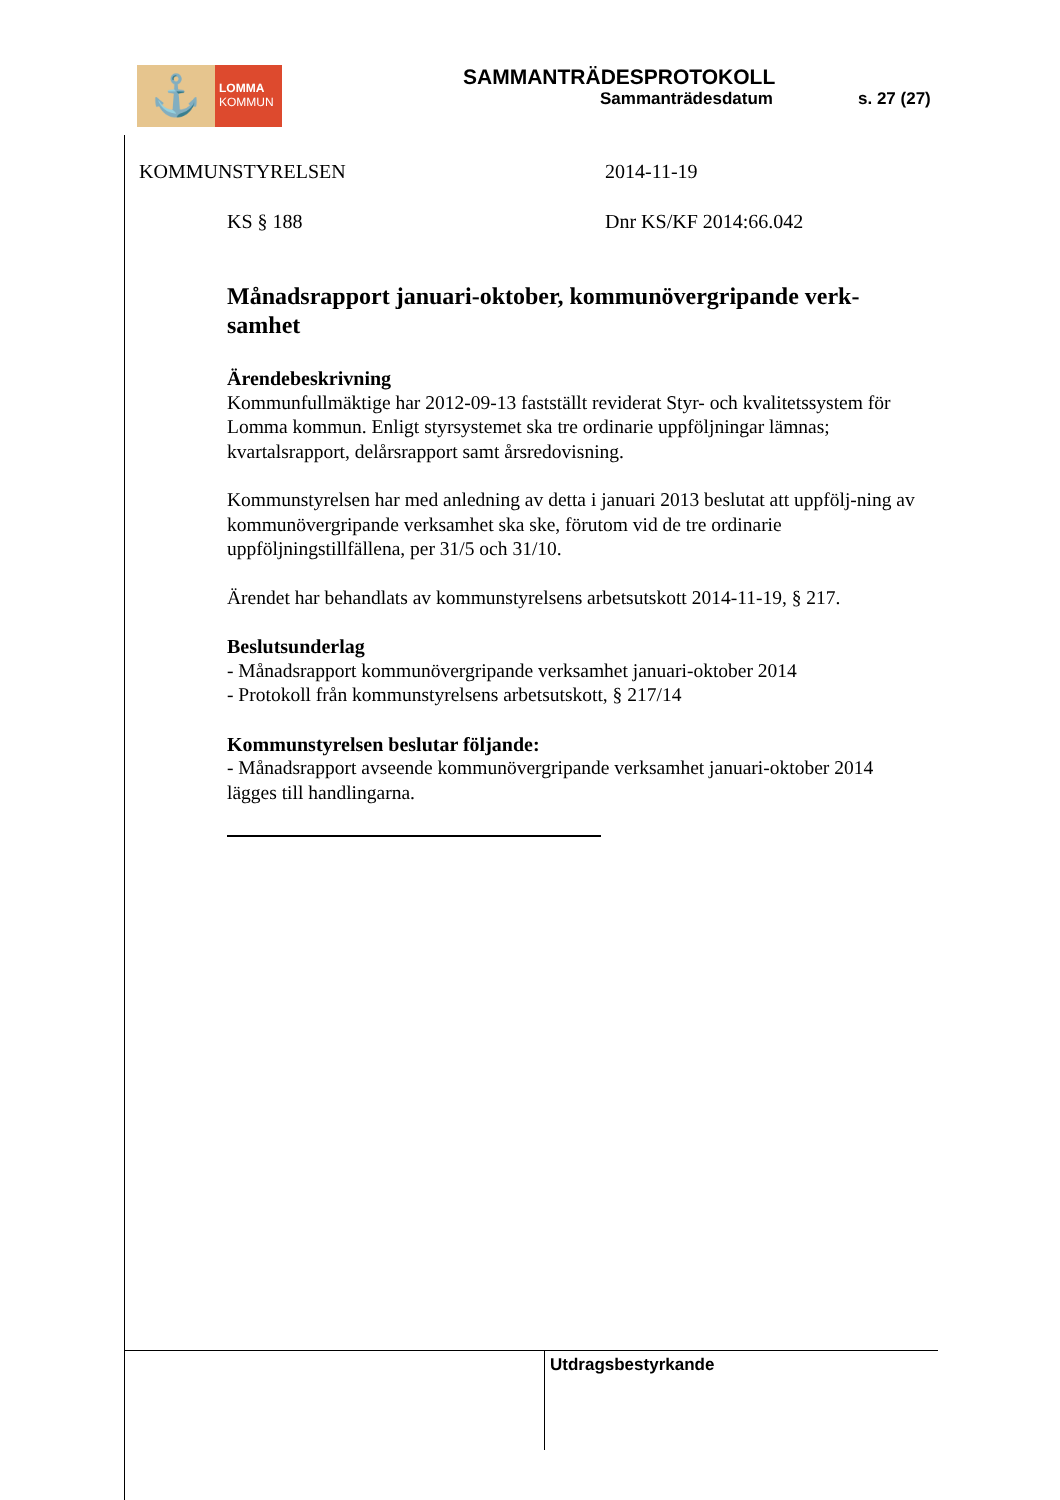⚓
LOMMA
KOMMUN
SAMMANTRÄDESPROTOKOLL
Sammanträdesdatum s. 27 (27)
KOMMUNSTYRELSEN 2014-11-19
KS § 188 Dnr KS/KF 2014:66.042
Månadsrapport januari-oktober, kommunövergripande verk-samhet
Ärendebeskrivning
Kommunfullmäktige har 2012-09-13 fastställt reviderat Styr- och kvalitetssystem för Lomma kommun. Enligt styrsystemet ska tre ordinarie uppföljningar lämnas; kvartalsrapport, delårsrapport samt årsredovisning.
Kommunstyrelsen har med anledning av detta i januari 2013 beslutat att uppfölj-ning av kommunövergripande verksamhet ska ske, förutom vid de tre ordinarie uppföljningstillfällena, per 31/5 och 31/10.
Ärendet har behandlats av kommunstyrelsens arbetsutskott 2014-11-19, § 217.
Beslutsunderlag
- Månadsrapport kommunövergripande verksamhet januari-oktober 2014
- Protokoll från kommunstyrelsens arbetsutskott, § 217/14
Kommunstyrelsen beslutar följande:
- Månadsrapport avseende kommunövergripande verksamhet januari-oktober 2014 lägges till handlingarna.
Utdragsbestyrkande